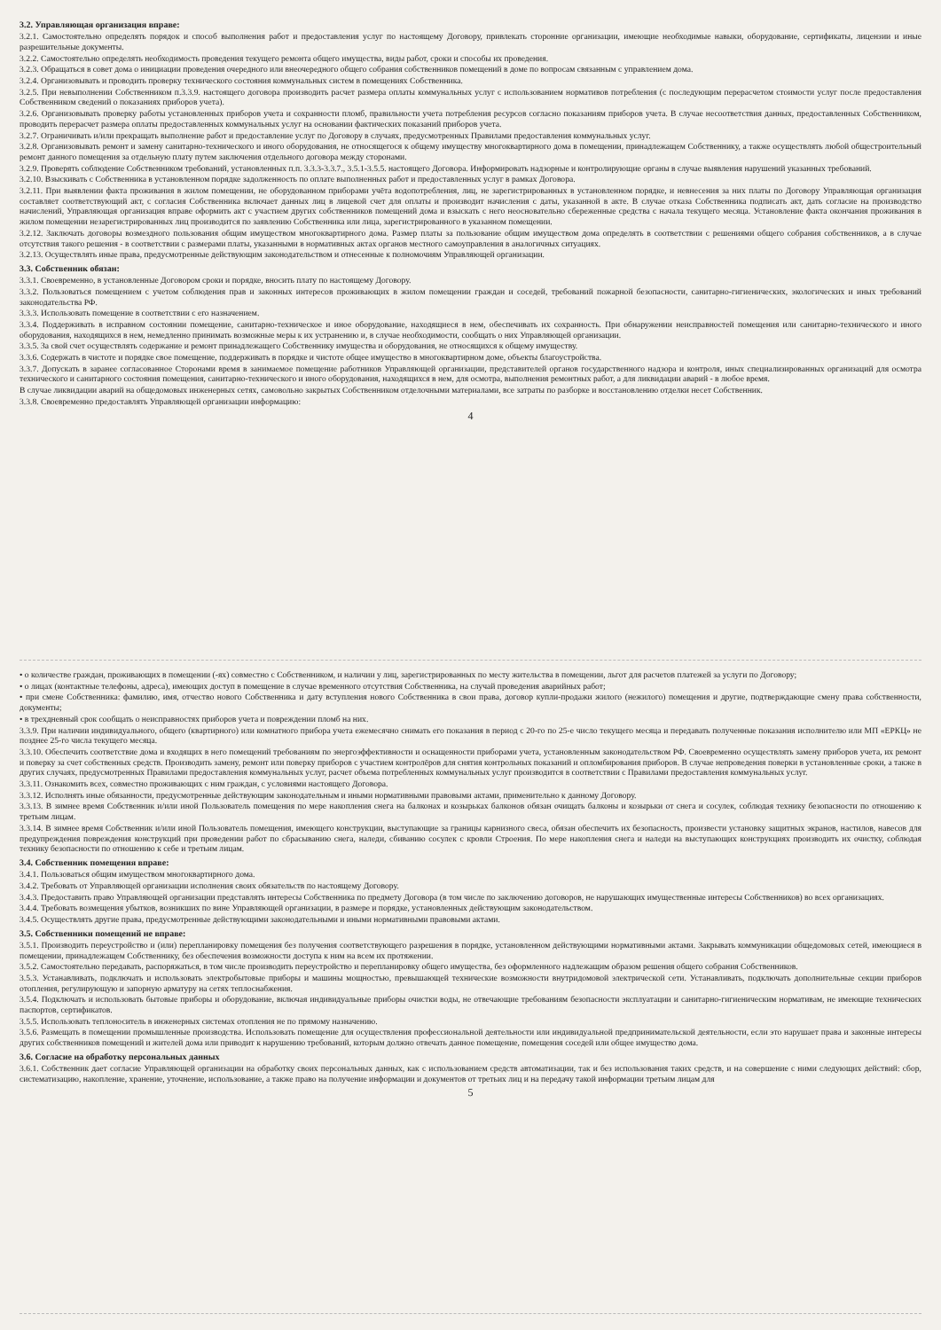3.2. Управляющая организация вправе:
3.2.1. Самостоятельно определять порядок и способ выполнения работ и предоставления услуг по настоящему Договору, привлекать сторонние организации, имеющие необходимые навыки, оборудование, сертификаты, лицензии и иные разрешительные документы.
3.2.2. Самостоятельно определять необходимость проведения текущего ремонта общего имущества, виды работ, сроки и способы их проведения.
3.2.3. Обращаться в совет дома о инициации проведения очередного или внеочередного общего собрания собственников помещений в доме по вопросам связанным с управлением дома.
3.2.4. Организовывать и проводить проверку технического состояния коммунальных систем в помещениях Собственника.
3.2.5. При невыполнении Собственником п.3.3.9. настоящего договора производить расчет размера оплаты коммунальных услуг с использованием нормативов потребления (с последующим перерасчетом стоимости услуг после предоставления Собственником сведений о показаниях приборов учета).
3.2.6. Организовывать проверку работы установленных приборов учета и сохранности пломб, правильности учета потребления ресурсов согласно показаниям приборов учета. В случае несоответствия данных, предоставленных Собственником, проводить перерасчет размера оплаты предоставленных коммунальных услуг на основании фактических показаний приборов учета.
3.2.7. Ограничивать и/или прекращать выполнение работ и предоставление услуг по Договору в случаях, предусмотренных Правилами предоставления коммунальных услуг.
3.2.8. Организовывать ремонт и замену санитарно-технического и иного оборудования, не относящегося к общему имуществу многоквартирного дома в помещении, принадлежащем Собственнику, а также осуществлять любой общестроительный ремонт данного помещения за отдельную плату путем заключения отдельного договора между сторонами.
3.2.9. Проверять соблюдение Собственником требований, установленных п.п. 3.3.3-3.3.7., 3.5.1-3.5.5. настоящего Договора. Информировать надзорные и контролирующие органы в случае выявления нарушений указанных требований.
3.2.10. Взыскивать с Собственника в установленном порядке задолженность по оплате выполненных работ и предоставленных услуг в рамках Договора.
3.2.11. При выявлении факта проживания в жилом помещении, не оборудованном приборами учёта водопотребления, лиц, не зарегистрированных в установленном порядке, и невнесения за них платы по Договору Управляющая организация составляет соответствующий акт, с согласия Собственника включает данных лиц в лицевой счет для оплаты и производит начисления с даты, указанной в акте. В случае отказа Собственника подписать акт, дать согласие на производство начислений, Управляющая организация вправе оформить акт с участием других собственников помещений дома и взыскать с него неосновательно сбереженные средства с начала текущего месяца. Установление факта окончания проживания в жилом помещении незарегистрированных лиц производится по заявлению Собственника или лица, зарегистрированного в указанном помещении.
3.2.12. Заключать договоры возмездного пользования общим имуществом многоквартирного дома. Размер платы за пользование общим имуществом дома определять в соответствии с решениями общего собрания собственников, а в случае отсутствия такого решения - в соответствии с размерами платы, указанными в нормативных актах органов местного самоуправления в аналогичных ситуациях.
3.2.13. Осуществлять иные права, предусмотренные действующим законодательством и отнесенные к полномочиям Управляющей организации.
3.3. Собственник обязан:
3.3.1. Своевременно, в установленные Договором сроки и порядке, вносить плату по настоящему Договору.
3.3.2. Пользоваться помещением с учетом соблюдения прав и законных интересов проживающих в жилом помещении граждан и соседей, требований пожарной безопасности, санитарно-гигиенических, экологических и иных требований законодательства РФ.
3.3.3. Использовать помещение в соответствии с его назначением.
3.3.4. Поддерживать в исправном состоянии помещение, санитарно-техническое и иное оборудование, находящиеся в нем, обеспечивать их сохранность. При обнаружении неисправностей помещения или санитарно-технического и иного оборудования, находящихся в нем, немедленно принимать возможные меры к их устранению и, в случае необходимости, сообщать о них Управляющей организации.
3.3.5. За свой счет осуществлять содержание и ремонт принадлежащего Собственнику имущества и оборудования, не относящихся к общему имуществу.
3.3.6. Содержать в чистоте и порядке свое помещение, поддерживать в порядке и чистоте общее имущество в многоквартирном доме, объекты благоустройства.
3.3.7. Допускать в заранее согласованное Сторонами время в занимаемое помещение работников Управляющей организации, представителей органов государственного надзора и контроля, иных специализированных организаций для осмотра технического и санитарного состояния помещения, санитарно-технического и иного оборудования, находящихся в нем, для осмотра, выполнения ремонтных работ, а для ликвидации аварий - в любое время.
В случае ликвидации аварий на общедомовых инженерных сетях, самовольно закрытых Собственником отделочными материалами, все затраты по разборке и восстановлению отделки несет Собственник.
3.3.8. Своевременно предоставлять Управляющей организации информацию:
4
• о количестве граждан, проживающих в помещении (-ях) совместно с Собственником, и наличии у лиц, зарегистрированных по месту жительства в помещении, льгот для расчетов платежей за услуги по Договору;
• о лицах (контактные телефоны, адреса), имеющих доступ в помещение в случае временного отсутствия Собственника, на случай проведения аварийных работ;
• при смене Собственника: фамилию, имя, отчество нового Собственника и дату вступления нового Собственника в свои права, договор купли-продажи жилого (нежилого) помещения и другие, подтверждающие смену права собственности, документы;
• в трехдневный срок сообщать о неисправностях приборов учета и повреждении пломб на них.
3.3.9. При наличии индивидуального, общего (квартирного) или комнатного прибора учета ежемесячно снимать его показания в период с 20-го по 25-е число текущего месяца и передавать полученные показания исполнителю или МП «ЕРКЦ» не позднее 25-го числа текущего месяца.
3.3.10. Обеспечить соответствие дома и входящих в него помещений требованиям по энергоэффективности и оснащенности приборами учета, установленным законодательством РФ. Своевременно осуществлять замену приборов учета, их ремонт и поверку за счет собственных средств. Производить замену, ремонт или поверку приборов с участием контролёров для снятия контрольных показаний и опломбирования приборов. В случае непроведения поверки в установленные сроки, а также в других случаях, предусмотренных Правилами предоставления коммунальных услуг, расчет объема потребленных коммунальных услуг производится в соответствии с Правилами предоставления коммунальных услуг.
3.3.11. Ознакомить всех, совместно проживающих с ним граждан, с условиями настоящего Договора.
3.3.12. Исполнять иные обязанности, предусмотренные действующим законодательным и иными нормативными правовыми актами, применительно к данному Договору.
3.3.13. В зимнее время Собственник и/или иной Пользователь помещения по мере накопления снега на балконах и козырьках балконов обязан очищать балконы и козырьки от снега и сосулек, соблюдая технику безопасности по отношению к третьим лицам.
3.3.14. В зимнее время Собственник и/или иной Пользователь помещения, имеющего конструкции, выступающие за границы карнизного свеса, обязан обеспечить их безопасность, произвести установку защитных экранов, настилов, навесов для предупреждения повреждения конструкций при проведении работ по сбрасыванию снега, наледи, сбиванию сосулек с кровли Строения. По мере накопления снега и наледи на выступающих конструкциях производить их очистку, соблюдая технику безопасности по отношению к себе и третьим лицам.
3.4. Собственник помещения вправе:
3.4.1. Пользоваться общим имуществом многоквартирного дома.
3.4.2. Требовать от Управляющей организации исполнения своих обязательств по настоящему Договору.
3.4.3. Предоставить право Управляющей организации представлять интересы Собственника по предмету Договора (в том числе по заключению договоров, не нарушающих имущественные интересы Собственников) во всех организациях.
3.4.4. Требовать возмещения убытков, возникших по вине Управляющей организации, в размере и порядке, установленных действующим законодательством.
3.4.5. Осуществлять другие права, предусмотренные действующими законодательными и иными нормативными правовыми актами.
3.5. Собственники помещений не вправе:
3.5.1. Производить переустройство и (или) перепланировку помещения без получения соответствующего разрешения в порядке, установленном действующими нормативными актами. Закрывать коммуникации общедомовых сетей, имеющиеся в помещении, принадлежащем Собственнику, без обеспечения возможности доступа к ним на всем их протяжении.
3.5.2. Самостоятельно передавать, распоряжаться, в том числе производить переустройство и перепланировку общего имущества, без оформленного надлежащим образом решения общего собрания Собственников.
3.5.3. Устанавливать, подключать и использовать электробытовые приборы и машины мощностью, превышающей технические возможности внутридомовой электрической сети. Устанавливать, подключать дополнительные секции приборов отопления, регулирующую и запорную арматуру на сетях теплоснабжения.
3.5.4. Подключать и использовать бытовые приборы и оборудование, включая индивидуальные приборы очистки воды, не отвечающие требованиям безопасности эксплуатации и санитарно-гигиеническим нормативам, не имеющие технических паспортов, сертификатов.
3.5.5. Использовать теплоноситель в инженерных системах отопления не по прямому назначению.
3.5.6. Размещать в помещении промышленные производства. Использовать помещение для осуществления профессиональной деятельности или индивидуальной предпринимательской деятельности, если это нарушает права и законные интересы других собственников помещений и жителей дома или приводит к нарушению требований, которым должно отвечать данное помещение, помещения соседей или общее имущество дома.
3.6. Согласие на обработку персональных данных
3.6.1. Собственник дает согласие Управляющей организации на обработку своих персональных данных, как с использованием средств автоматизации, так и без использования таких средств, и на совершение с ними следующих действий: сбор, систематизацию, накопление, хранение, уточнение, использование, а также право на получение информации и документов от третьих лиц и на передачу такой информации третьим лицам для
5